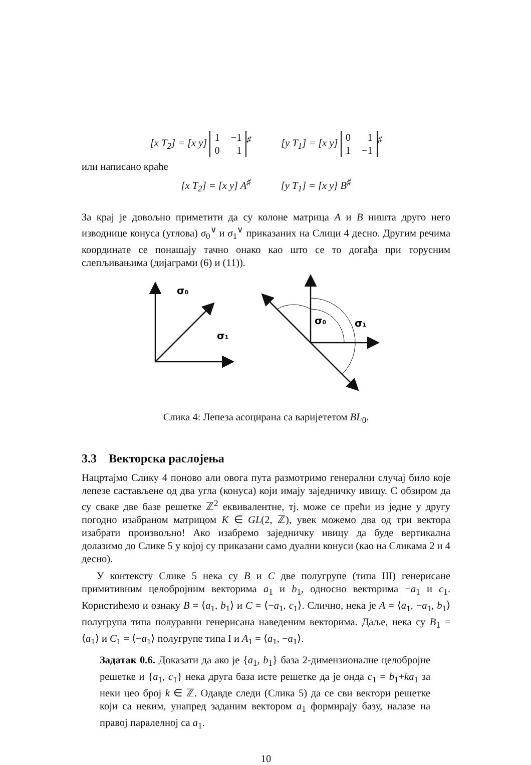[x T<sub>2</sub>] = [x y]
1 −1
0 1
<sup>♯</sup> [y T<sub>1</sub>] = [x y]
0 1
1 −1
<sup>♯</sup>
или написано краће
[x T<sub>2</sub>] = [x y] A<sup>♯</sup> [y T<sub>1</sub>] = [x y] B<sup>♯</sup>
За крај је довољно приметити да су колоне матрица A и B ништа друго него изводнице конуса (углова) σ<sub>0</sub><sup>∨</sup> и σ<sub>1</sub><sup>∨</sup> приказаних на Слици 4 десно. Другим речима координате се понашају тачно онако као што се то догађа при торусним слепљивањима (дијаграми (6) и (11)).
σ0
σ1
σ0
σ1
Слика 4: Лепеза асоцирана са варијететом BL<sub>0</sub>.
3.3 Векторска раслојења
Нацртајмо Слику 4 поново али овога пута размотримо генерални случај било које лепезе састављене од два угла (конуса) који имају заједничку ивицу. С обзиром да су сваке две базе решетке ℤ<sup>2</sup> еквивалентне, тј. може се прећи из једне у другу погодно изабраном матрицом K ∈ GL(2, ℤ), увек можемо два од три вектора изабрати произвољно! Ако изабремо заједничку ивицу да буде вертикална долазимо до Слике 5 у којој су приказани само дуални конуси (као на Сликама 2 и 4 десно).
У контексту Слике 5 нека су B и C две полугрупе (типа III) генерисане примитивним целобројним векторима a<sub>1</sub> и b<sub>1</sub>, односно векторима −a<sub>1</sub> и c<sub>1</sub>. Користићемо и ознаку B = ⟨a<sub>1</sub>, b<sub>1</sub>⟩ и C = ⟨−a<sub>1</sub>, c<sub>1</sub>⟩. Слично, нека је A = ⟨a<sub>1</sub>, −a<sub>1</sub>, b<sub>1</sub>⟩ полугрупа типа полуравни генерисана наведеним векторима. Даље, нека су B<sub>1</sub> = ⟨a<sub>1</sub>⟩ и C<sub>1</sub> = ⟨−a<sub>1</sub>⟩ полугрупе типа I и A<sub>1</sub> = ⟨a<sub>1</sub>, −a<sub>1</sub>⟩.
Задатак 0.6. Доказати да ако је {a<sub>1</sub>, b<sub>1</sub>} база 2-димензионалне целобројне решетке и {a<sub>1</sub>, c<sub>1</sub>} нека друга база исте решетке да је онда c<sub>1</sub> = b<sub>1</sub>+ka<sub>1</sub> за неки цео број k ∈ ℤ. Одавде следи (Слика 5) да се сви вектори решетке који са неким, унапред заданим вектором a<sub>1</sub> формирају базу, налазе на правој паралелној са a<sub>1</sub>.
10